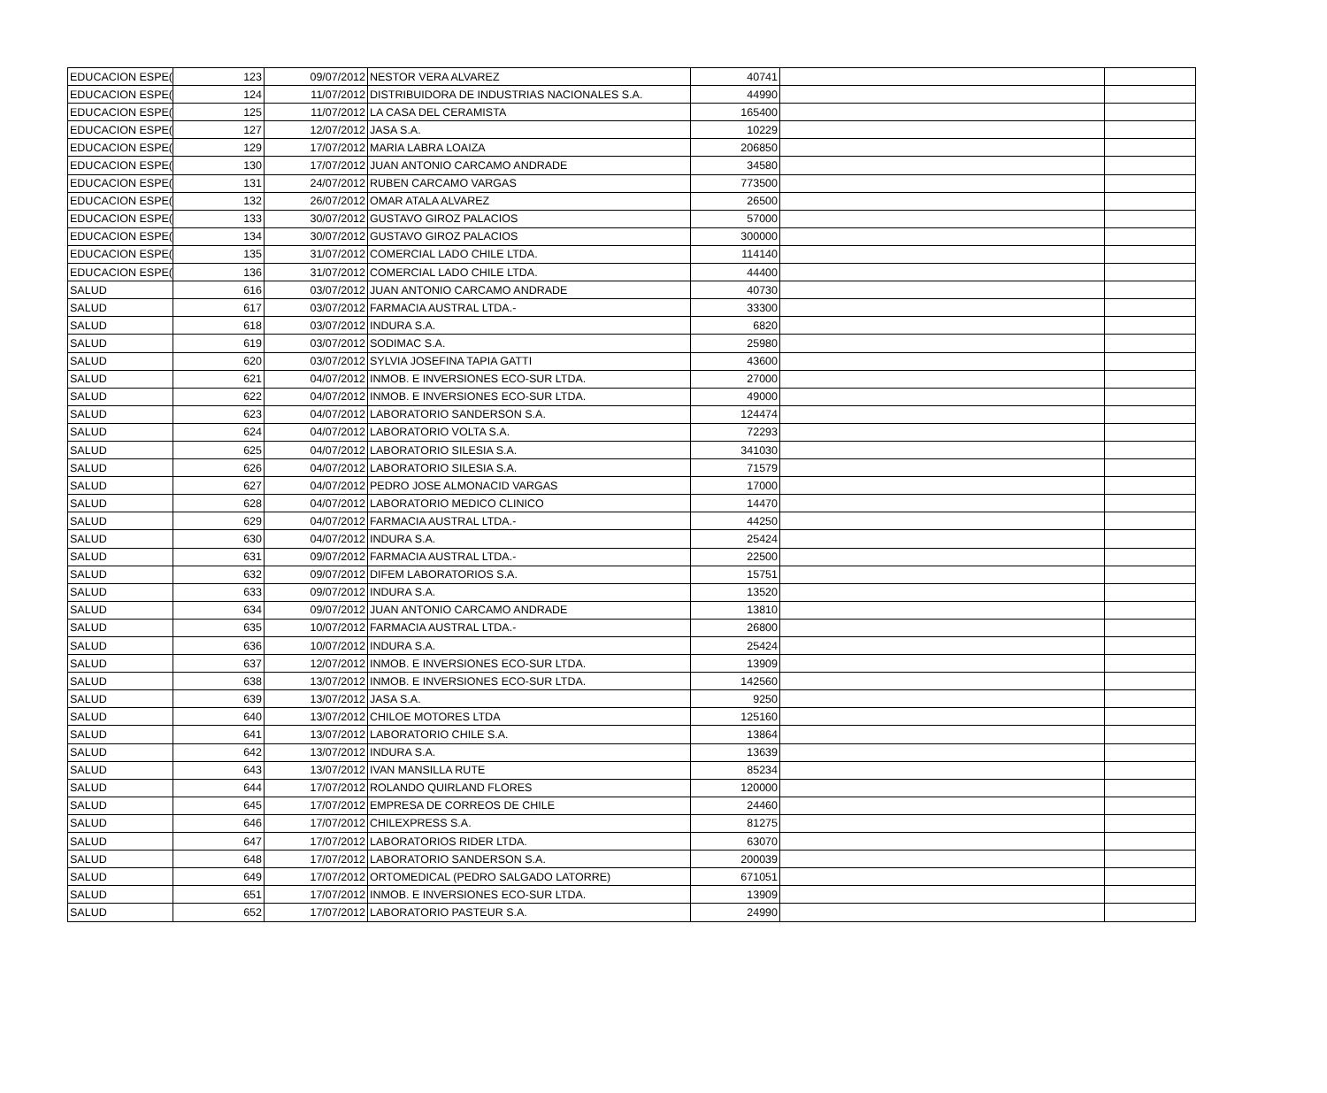| EDUCACION ESPE( | 123 | 09/07/2012 | NESTOR VERA ALVAREZ | 40741 | | |
| EDUCACION ESPE( | 124 | 11/07/2012 | DISTRIBUIDORA DE INDUSTRIAS NACIONALES S.A. | 44990 | | |
| EDUCACION ESPE( | 125 | 11/07/2012 | LA CASA DEL CERAMISTA | 165400 | | |
| EDUCACION ESPE( | 127 | 12/07/2012 | JASA S.A. | 10229 | | |
| EDUCACION ESPE( | 129 | 17/07/2012 | MARIA LABRA LOAIZA | 206850 | | |
| EDUCACION ESPE( | 130 | 17/07/2012 | JUAN ANTONIO CARCAMO ANDRADE | 34580 | | |
| EDUCACION ESPE( | 131 | 24/07/2012 | RUBEN CARCAMO VARGAS | 773500 | | |
| EDUCACION ESPE( | 132 | 26/07/2012 | OMAR ATALA ALVAREZ | 26500 | | |
| EDUCACION ESPE( | 133 | 30/07/2012 | GUSTAVO GIROZ PALACIOS | 57000 | | |
| EDUCACION ESPE( | 134 | 30/07/2012 | GUSTAVO GIROZ PALACIOS | 300000 | | |
| EDUCACION ESPE( | 135 | 31/07/2012 | COMERCIAL LADO CHILE LTDA. | 114140 | | |
| EDUCACION ESPE( | 136 | 31/07/2012 | COMERCIAL LADO CHILE LTDA. | 44400 | | |
| SALUD | 616 | 03/07/2012 | JUAN ANTONIO CARCAMO ANDRADE | 40730 | | |
| SALUD | 617 | 03/07/2012 | FARMACIA AUSTRAL LTDA.- | 33300 | | |
| SALUD | 618 | 03/07/2012 | INDURA S.A. | 6820 | | |
| SALUD | 619 | 03/07/2012 | SODIMAC S.A. | 25980 | | |
| SALUD | 620 | 03/07/2012 | SYLVIA JOSEFINA TAPIA GATTI | 43600 | | |
| SALUD | 621 | 04/07/2012 | INMOB. E INVERSIONES ECO-SUR LTDA. | 27000 | | |
| SALUD | 622 | 04/07/2012 | INMOB. E INVERSIONES ECO-SUR LTDA. | 49000 | | |
| SALUD | 623 | 04/07/2012 | LABORATORIO SANDERSON S.A. | 124474 | | |
| SALUD | 624 | 04/07/2012 | LABORATORIO VOLTA S.A. | 72293 | | |
| SALUD | 625 | 04/07/2012 | LABORATORIO SILESIA S.A. | 341030 | | |
| SALUD | 626 | 04/07/2012 | LABORATORIO SILESIA S.A. | 71579 | | |
| SALUD | 627 | 04/07/2012 | PEDRO JOSE ALMONACID VARGAS | 17000 | | |
| SALUD | 628 | 04/07/2012 | LABORATORIO MEDICO CLINICO | 14470 | | |
| SALUD | 629 | 04/07/2012 | FARMACIA AUSTRAL LTDA.- | 44250 | | |
| SALUD | 630 | 04/07/2012 | INDURA S.A. | 25424 | | |
| SALUD | 631 | 09/07/2012 | FARMACIA AUSTRAL LTDA.- | 22500 | | |
| SALUD | 632 | 09/07/2012 | DIFEM LABORATORIOS S.A. | 15751 | | |
| SALUD | 633 | 09/07/2012 | INDURA S.A. | 13520 | | |
| SALUD | 634 | 09/07/2012 | JUAN ANTONIO CARCAMO ANDRADE | 13810 | | |
| SALUD | 635 | 10/07/2012 | FARMACIA AUSTRAL LTDA.- | 26800 | | |
| SALUD | 636 | 10/07/2012 | INDURA S.A. | 25424 | | |
| SALUD | 637 | 12/07/2012 | INMOB. E INVERSIONES ECO-SUR LTDA. | 13909 | | |
| SALUD | 638 | 13/07/2012 | INMOB. E INVERSIONES ECO-SUR LTDA. | 142560 | | |
| SALUD | 639 | 13/07/2012 | JASA S.A. | 9250 | | |
| SALUD | 640 | 13/07/2012 | CHILOE MOTORES LTDA | 125160 | | |
| SALUD | 641 | 13/07/2012 | LABORATORIO CHILE S.A. | 13864 | | |
| SALUD | 642 | 13/07/2012 | INDURA S.A. | 13639 | | |
| SALUD | 643 | 13/07/2012 | IVAN MANSILLA RUTE | 85234 | | |
| SALUD | 644 | 17/07/2012 | ROLANDO QUIRLAND FLORES | 120000 | | |
| SALUD | 645 | 17/07/2012 | EMPRESA DE CORREOS DE CHILE | 24460 | | |
| SALUD | 646 | 17/07/2012 | CHILEXPRESS S.A. | 81275 | | |
| SALUD | 647 | 17/07/2012 | LABORATORIOS RIDER LTDA. | 63070 | | |
| SALUD | 648 | 17/07/2012 | LABORATORIO SANDERSON S.A. | 200039 | | |
| SALUD | 649 | 17/07/2012 | ORTOMEDICAL (PEDRO SALGADO LATORRE) | 671051 | | |
| SALUD | 651 | 17/07/2012 | INMOB. E INVERSIONES ECO-SUR LTDA. | 13909 | | |
| SALUD | 652 | 17/07/2012 | LABORATORIO PASTEUR S.A. | 24990 | | |